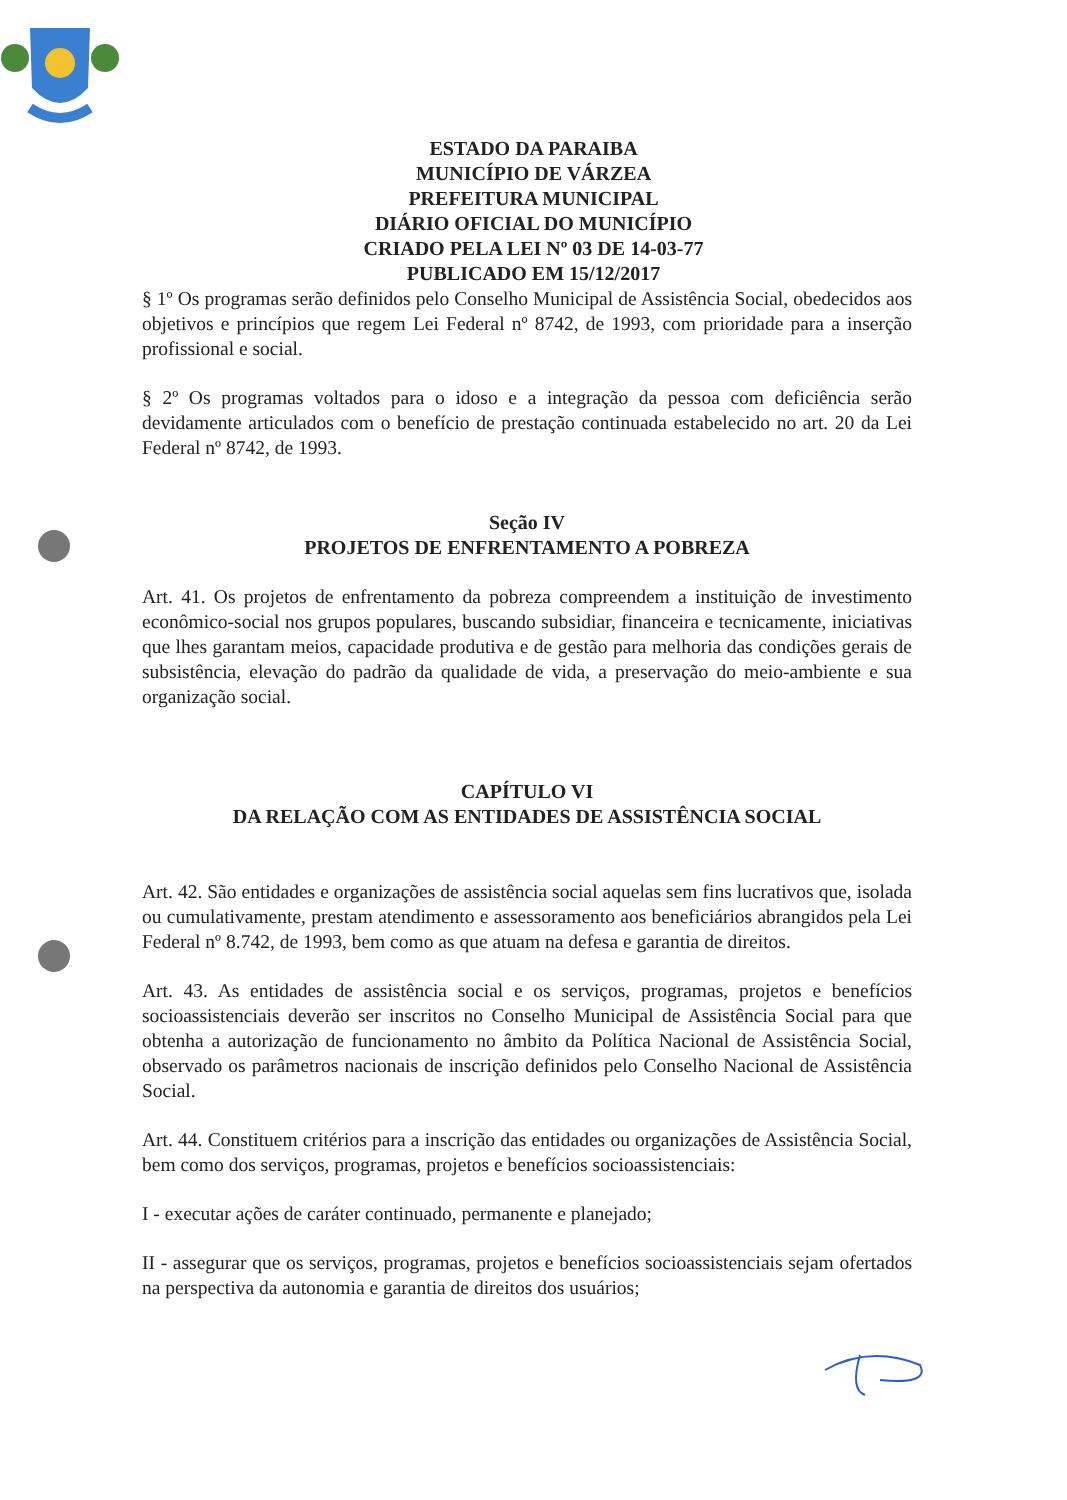ESTADO DA PARAIBA
MUNICÍPIO DE VÁRZEA
PREFEITURA MUNICIPAL
DIÁRIO OFICIAL DO MUNICÍPIO
CRIADO PELA LEI Nº 03 DE 14-03-77
PUBLICADO EM 15/12/2017
§ 1º Os programas serão definidos pelo Conselho Municipal de Assistência Social, obedecidos aos objetivos e princípios que regem Lei Federal nº 8742, de 1993, com prioridade para a inserção profissional e social.
§ 2º Os programas voltados para o idoso e a integração da pessoa com deficiência serão devidamente articulados com o benefício de prestação continuada estabelecido no art. 20 da Lei Federal nº 8742, de 1993.
Seção IV
PROJETOS DE ENFRENTAMENTO A POBREZA
Art. 41. Os projetos de enfrentamento da pobreza compreendem a instituição de investimento econômico-social nos grupos populares, buscando subsidiar, financeira e tecnicamente, iniciativas que lhes garantam meios, capacidade produtiva e de gestão para melhoria das condições gerais de subsistência, elevação do padrão da qualidade de vida, a preservação do meio-ambiente e sua organização social.
CAPÍTULO VI
DA RELAÇÃO COM AS ENTIDADES DE ASSISTÊNCIA SOCIAL
Art. 42. São entidades e organizações de assistência social aquelas sem fins lucrativos que, isolada ou cumulativamente, prestam atendimento e assessoramento aos beneficiários abrangidos pela Lei Federal nº 8.742, de 1993, bem como as que atuam na defesa e garantia de direitos.
Art. 43. As entidades de assistência social e os serviços, programas, projetos e benefícios socioassistenciais deverão ser inscritos no Conselho Municipal de Assistência Social para que obtenha a autorização de funcionamento no âmbito da Política Nacional de Assistência Social, observado os parâmetros nacionais de inscrição definidos pelo Conselho Nacional de Assistência Social.
Art. 44. Constituem critérios para a inscrição das entidades ou organizações de Assistência Social, bem como dos serviços, programas, projetos e benefícios socioassistenciais:
I - executar ações de caráter continuado, permanente e planejado;
II - assegurar que os serviços, programas, projetos e benefícios socioassistenciais sejam ofertados na perspectiva da autonomia e garantia de direitos dos usuários;